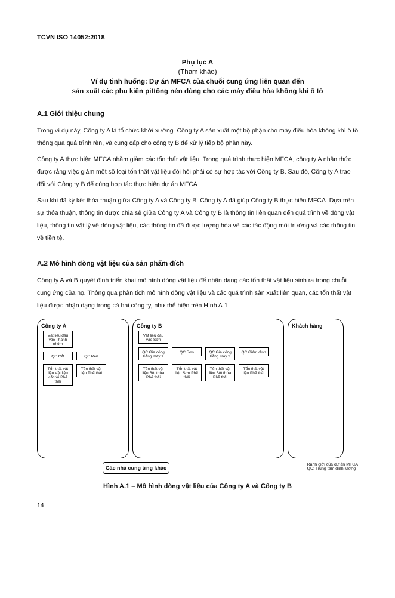TCVN ISO 14052:2018
Phụ lục A
(Tham khảo)
Ví dụ tình huống: Dự án MFCA của chuỗi cung ứng liên quan đến
sản xuất các phụ kiện pittông nén dùng cho các máy điều hòa không khí ô tô
A.1 Giới thiệu chung
Trong ví dụ này, Công ty A là tổ chức khởi xướng. Công ty A sản xuất một bộ phận cho máy điều hòa không khí ô tô thông qua quá trình rèn, và cung cấp cho công ty B để xử lý tiếp bộ phận này.
Công ty A thực hiện MFCA nhằm giảm các tổn thất vật liệu. Trong quá trình thực hiện MFCA, công ty A nhận thức được rằng việc giảm một số loại tổn thất vật liệu đòi hỏi phải có sự hợp tác với Công ty B. Sau đó, Công ty A trao đổi với Công ty B để cùng hợp tác thực hiện dự án MFCA.
Sau khi đã ký kết thỏa thuận giữa Công ty A và Công ty B. Công ty A đã giúp Công ty B thực hiện MFCA. Dựa trên sự thỏa thuận, thông tin được chia sẻ giữa Công ty A và Công ty B là thông tin liên quan đến quá trình về dòng vật liệu, thông tin vật lý về dòng vật liệu, các thông tin đã được lượng hóa về các tác động môi trường và các thông tin về tiền tệ.
A.2 Mô hình dòng vật liệu của sản phẩm đích
Công ty A và B quyết định triển khai mô hình dòng vật liệu để nhận dạng các tổn thất vật liệu sinh ra trong chuỗi cung ứng của họ. Thông qua phân tích mô hình dòng vật liệu và các quá trình sản xuất liên quan, các tổn thất vật liệu được nhận dạng trong cả hai công ty, như thể hiện trên Hình A.1.
Công ty A
Vật liệu đầu vào Thanh nhôm
QC Cắt QC Rèn
Tổn thất vật liệu Vật liệu cắt rời Phế thải Tổn thất vật liệu Phế thải
Công ty B
Vật liệu đầu vào Sơn
QC Gia công bằng máy 1 QC Sơn QC Gia công bằng máy 2 QC Giám định
Tổn thất vật liệu Bột thừa Phế thải Tổn thất vật liệu Sơn Phế thải Tổn thất vật liệu Bột thừa Phế thải Tổn thất vật liệu Phế thải
Khách hàng
Các nhà cung ứng khác Ranh giới của dự án MFCA
QC: Trung tâm định lượng
Hình A.1 – Mô hình dòng vật liệu của Công ty A và Công ty B
14